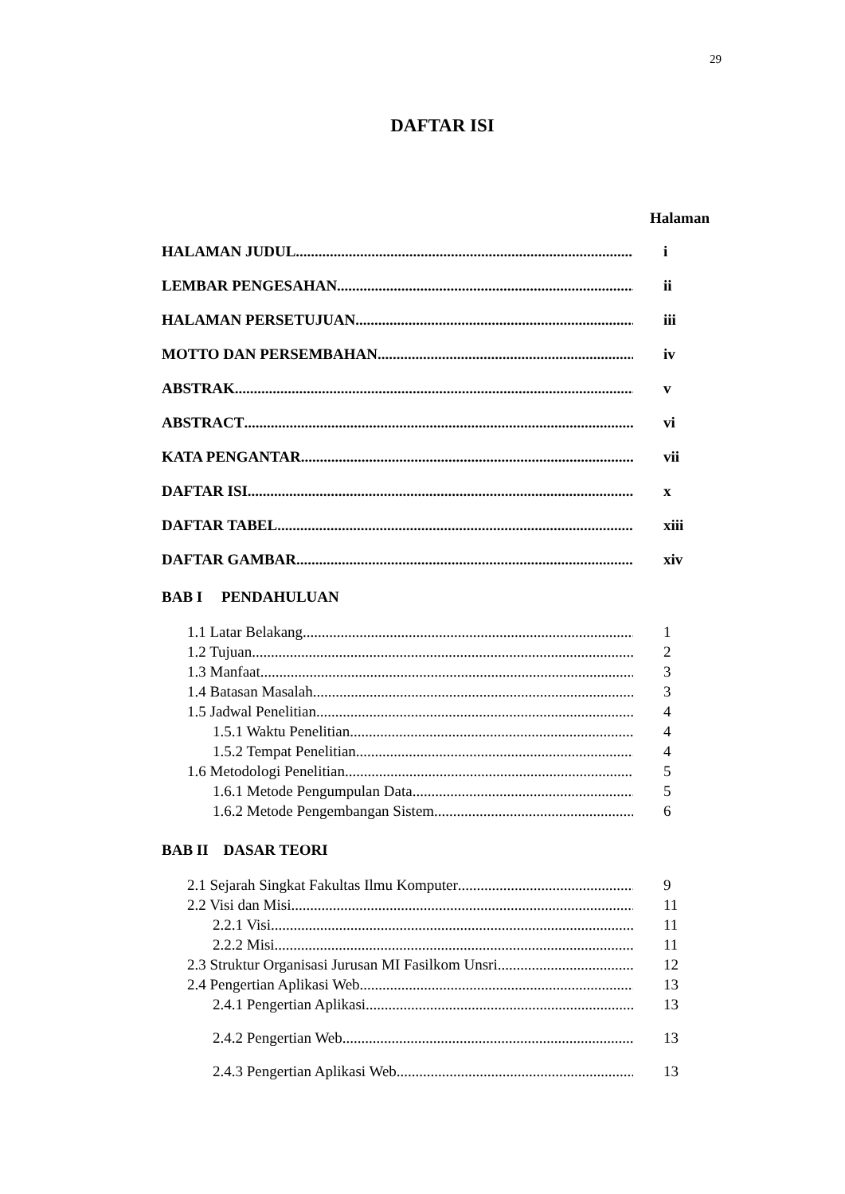29
DAFTAR ISI
Halaman
HALAMAN JUDUL i
LEMBAR PENGESAHAN ii
HALAMAN PERSETUJUAN iii
MOTTO DAN PERSEMBAHAN iv
ABSTRAK v
ABSTRACT vi
KATA PENGANTAR vii
DAFTAR ISI x
DAFTAR TABEL xiii
DAFTAR GAMBAR xiv
BAB I PENDAHULUAN
1.1 Latar Belakang 1
1.2 Tujuan 2
1.3 Manfaat 3
1.4 Batasan Masalah 3
1.5 Jadwal Penelitian 4
1.5.1 Waktu Penelitian 4
1.5.2 Tempat Penelitian 4
1.6 Metodologi Penelitian 5
1.6.1 Metode Pengumpulan Data 5
1.6.2 Metode Pengembangan Sistem 6
BAB II DASAR TEORI
2.1 Sejarah Singkat Fakultas Ilmu Komputer 9
2.2 Visi dan Misi 11
2.2.1 Visi 11
2.2.2 Misi 11
2.3 Struktur Organisasi Jurusan MI Fasilkom Unsri 12
2.4 Pengertian Aplikasi Web 13
2.4.1 Pengertian Aplikasi 13
2.4.2 Pengertian Web 13
2.4.3 Pengertian Aplikasi Web 13